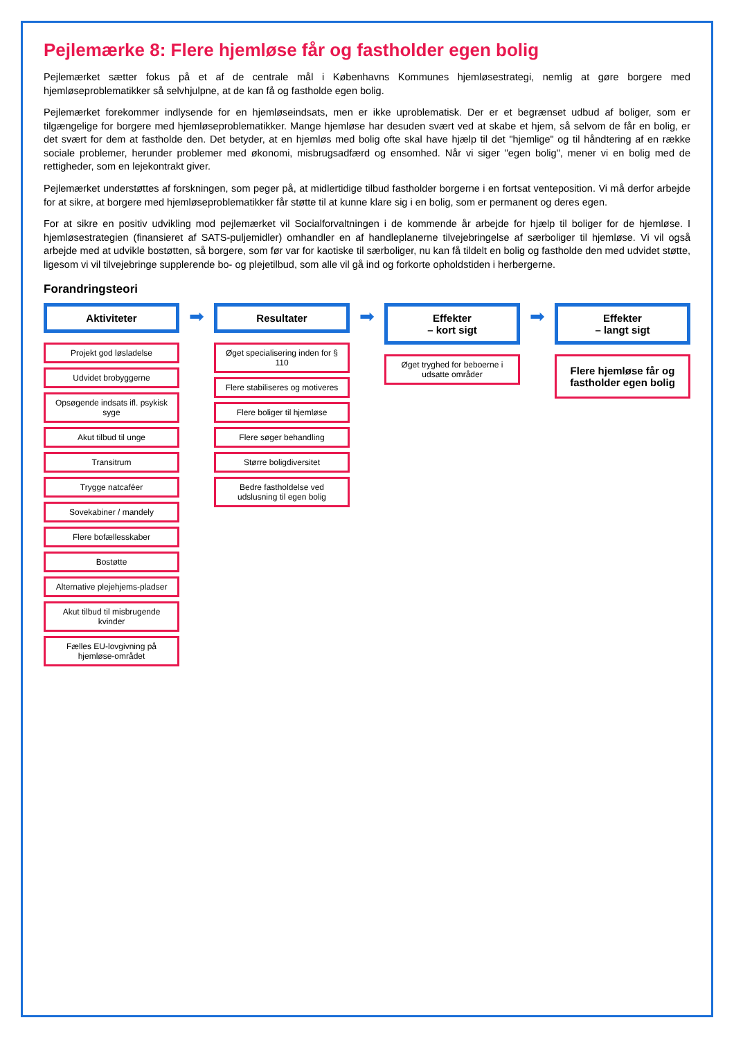Pejlemærke 8: Flere hjemløse får og fastholder egen bolig
Pejlemærket sætter fokus på et af de centrale mål i Københavns Kommunes hjemløsestrategi, nemlig at gøre borgere med hjemløseproblematikker så selvhjulpne, at de kan få og fastholde egen bolig.
Pejlemærket forekommer indlysende for en hjemløseindsats, men er ikke uproblematisk. Der er et begrænset udbud af boliger, som er tilgængelige for borgere med hjemløseproblematikker. Mange hjemløse har desuden svært ved at skabe et hjem, så selvom de får en bolig, er det svært for dem at fastholde den. Det betyder, at en hjemløs med bolig ofte skal have hjælp til det "hjemlige" og til håndtering af en række sociale problemer, herunder problemer med økonomi, misbrugsadfærd og ensomhed. Når vi siger "egen bolig", mener vi en bolig med de rettigheder, som en lejekontrakt giver.
Pejlemærket understøttes af forskningen, som peger på, at midlertidige tilbud fastholder borgerne i en fortsat venteposition. Vi må derfor arbejde for at sikre, at borgere med hjemløseproblematikker får støtte til at kunne klare sig i en bolig, som er permanent og deres egen.
For at sikre en positiv udvikling mod pejlemærket vil Socialforvaltningen i de kommende år arbejde for hjælp til boliger for de hjemløse. I hjemløsestrategien (finansieret af SATS-puljemidler) omhandler en af handleplanerne tilvejebringelse af særboliger til hjemløse. Vi vil også arbejde med at udvikle bostøtten, så borgere, som før var for kaotiske til særboliger, nu kan få tildelt en bolig og fastholde den med udvidet støtte, ligesom vi vil tilvejebringe supplerende bo- og plejetilbud, som alle vil gå ind og forkorte opholdstiden i herbergerne.
Forandringsteori
Aktiviteter
Projekt god løsladelse
Udvidet brobyggerne
Opsøgende indsats ifl. psykisk syge
Akut tilbud til unge
Transitrum
Trygge natcaféer
Sovekabiner / mandely
Flere bofællesskaber
Bostøtte
Alternative plejehjems-pladser
Akut tilbud til misbrugende kvinder
Fælles EU-lovgivning på hjemløse-området
➡
Resultater
Øget specialisering inden for § 110
Flere stabiliseres og motiveres
Flere boliger til hjemløse
Flere søger behandling
Større boligdiversitet
Bedre fastholdelse ved udslusning til egen bolig
➡
Effekter
– kort sigt
Øget tryghed for beboerne i udsatte områder
➡
Effekter
– langt sigt
Flere hjemløse får og fastholder egen bolig